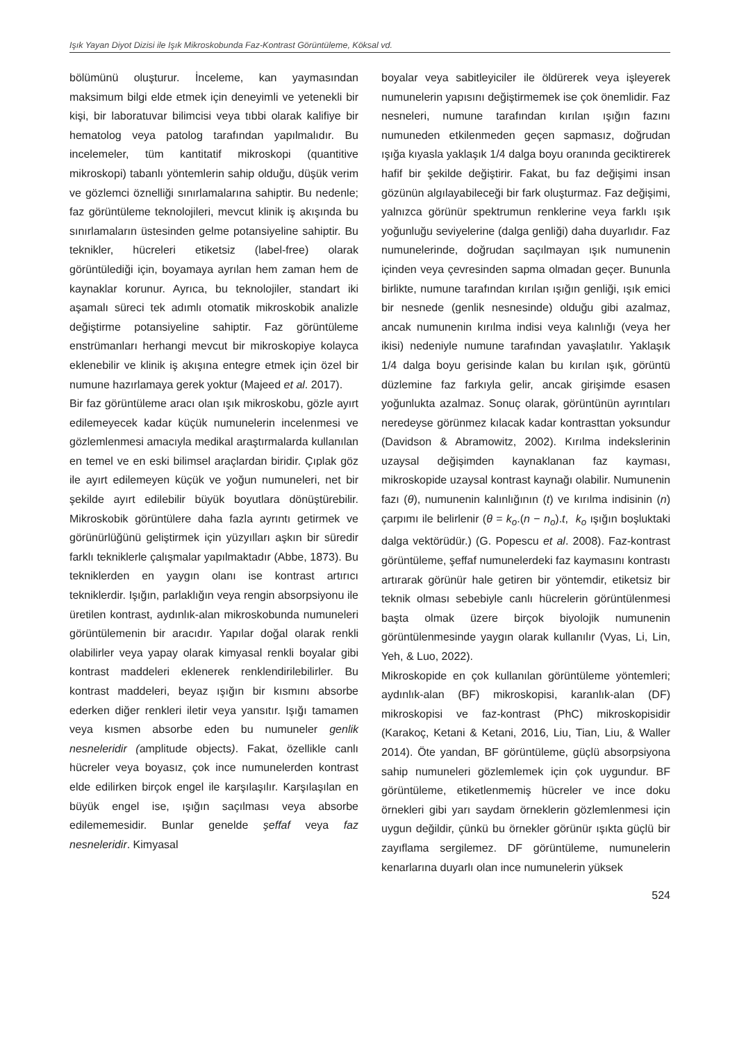Işık Yayan Diyot Dizisi ile Işık Mikroskobunda Faz-Kontrast Görüntüleme, Köksal vd.
bölümünü oluşturur. İnceleme, kan yaymasından maksimum bilgi elde etmek için deneyimli ve yetenekli bir kişi, bir laboratuvar bilimcisi veya tıbbi olarak kalifiye bir hematolog veya patolog tarafından yapılmalıdır. Bu incelemeler, tüm kantitatif mikroskopi (quantitive mikroskopi) tabanlı yöntemlerin sahip olduğu, düşük verim ve gözlemci öznelliği sınırlamalarına sahiptir. Bu nedenle; faz görüntüleme teknolojileri, mevcut klinik iş akışında bu sınırlamaların üstesinden gelme potansiyeline sahiptir. Bu teknikler, hücreleri etiketsiz (label-free) olarak görüntülediği için, boyamaya ayrılan hem zaman hem de kaynaklar korunur. Ayrıca, bu teknolojiler, standart iki aşamalı süreci tek adımlı otomatik mikroskobik analizle değiştirme potansiyeline sahiptir. Faz görüntüleme enstrümanları herhangi mevcut bir mikroskopiye kolayca eklenebilir ve klinik iş akışına entegre etmek için özel bir numune hazırlamaya gerek yoktur (Majeed et al. 2017).
Bir faz görüntüleme aracı olan ışık mikroskobu, gözle ayırt edilemeyecek kadar küçük numunelerin incelenmesi ve gözlemlenmesi amacıyla medikal araştırmalarda kullanılan en temel ve en eski bilimsel araçlardan biridir. Çıplak göz ile ayırt edilemeyen küçük ve yoğun numuneleri, net bir şekilde ayırt edilebilir büyük boyutlara dönüştürebilir. Mikroskobik görüntülere daha fazla ayrıntı getirmek ve görünürlüğünü geliştirmek için yüzyılları aşkın bir süredir farklı tekniklerle çalışmalar yapılmaktadır (Abbe, 1873). Bu tekniklerden en yaygın olanı ise kontrast artırıcı tekniklerdir. Işığın, parlaklığın veya rengin absorpsiyonu ile üretilen kontrast, aydınlık-alan mikroskobunda numuneleri görüntülemenin bir aracıdır. Yapılar doğal olarak renkli olabilirler veya yapay olarak kimyasal renkli boyalar gibi kontrast maddeleri eklenerek renklendirilebilirler. Bu kontrast maddeleri, beyaz ışığın bir kısmını absorbe ederken diğer renkleri iletir veya yansıtır. Işığı tamamen veya kısmen absorbe eden bu numuneler genlik nesneleridir (amplitude objects). Fakat, özellikle canlı hücreler veya boyasız, çok ince numunelerden kontrast elde edilirken birçok engel ile karşılaşılır. Karşılaşılan en büyük engel ise, ışığın saçılması veya absorbe edilememesidir. Bunlar genelde şeffaf veya faz nesneleridir. Kimyasal
boyalar veya sabitleyiciler ile öldürerek veya işleyerek numunelerin yapısını değiştirmemek ise çok önemlidir. Faz nesneleri, numune tarafından kırılan ışığın fazını numuneden etkilenmeden geçen sapmasız, doğrudan ışığa kıyasla yaklaşık 1/4 dalga boyu oranında geciktirerek hafif bir şekilde değiştirir. Fakat, bu faz değişimi insan gözünün algılayabileceği bir fark oluşturmaz. Faz değişimi, yalnızca görünür spektrumun renklerine veya farklı ışık yoğunluğu seviyelerine (dalga genliği) daha duyarlıdır. Faz numunelerinde, doğrudan saçılmayan ışık numunenin içinden veya çevresinden sapma olmadan geçer. Bununla birlikte, numune tarafından kırılan ışığın genliği, ışık emici bir nesnede (genlik nesnesinde) olduğu gibi azalmaz, ancak numunenin kırılma indisi veya kalınlığı (veya her ikisi) nedeniyle numune tarafından yavaşlatılır. Yaklaşık 1/4 dalga boyu gerisinde kalan bu kırılan ışık, görüntü düzlemine faz farkıyla gelir, ancak girişimde esasen yoğunlukta azalmaz. Sonuç olarak, görüntünün ayrıntıları neredeyse görünmez kılacak kadar kontrasttan yoksundur (Davidson & Abramowitz, 2002). Kırılma indekslerinin uzaysal değişimden kaynaklanan faz kayması, mikroskopide uzaysal kontrast kaynağı olabilir. Numunenin fazı (θ), numunenin kalınlığının (t) ve kırılma indisinin (n) çarpımı ile belirlenir (θ = k<sub>o</sub>.(n − n<sub>o</sub>).t, k<sub>o</sub> ışığın boşluktaki dalga vektörüdür.) (G. Popescu et al. 2008). Faz-kontrast görüntüleme, şeffaf numunelerdeki faz kaymasını kontrastı artırarak görünür hale getiren bir yöntemdir, etiketsiz bir teknik olması sebebiyle canlı hücrelerin görüntülenmesi başta olmak üzere birçok biyolojik numunenin görüntülenmesinde yaygın olarak kullanılır (Vyas, Li, Lin, Yeh, & Luo, 2022).
Mikroskopide en çok kullanılan görüntüleme yöntemleri; aydınlık-alan (BF) mikroskopisi, karanlık-alan (DF) mikroskopisi ve faz-kontrast (PhC) mikroskopisidir (Karakoç, Ketani & Ketani, 2016, Liu, Tian, Liu, & Waller 2014). Öte yandan, BF görüntüleme, güçlü absorpsiyona sahip numuneleri gözlemlemek için çok uygundur. BF görüntüleme, etiketlenmemiş hücreler ve ince doku örnekleri gibi yarı saydam örneklerin gözlemlenmesi için uygun değildir, çünkü bu örnekler görünür ışıkta güçlü bir zayıflama sergilemez. DF görüntüleme, numunelerin kenarlarına duyarlı olan ince numunelerin yüksek
524